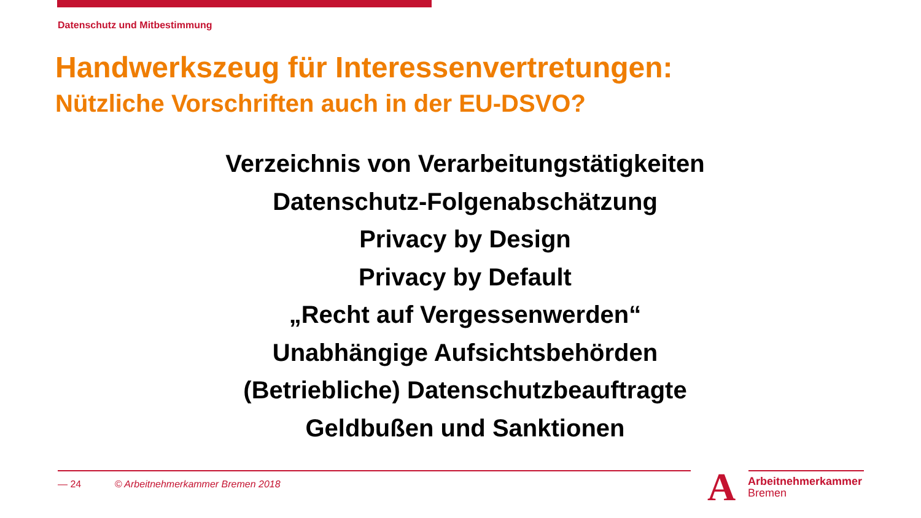Datenschutz und Mitbestimmung
Handwerkszeug für Interessenvertretungen:
Nützliche Vorschriften auch in der EU-DSVO?
Verzeichnis von Verarbeitungstätigkeiten
Datenschutz-Folgenabschätzung
Privacy by Design
Privacy by Default
„Recht auf Vergessenwerden“
Unabhängige Aufsichtsbehörden
(Betriebliche) Datenschutzbeauftragte
Geldbußen und Sanktionen
— 24 © Arbeitnehmerkammer Bremen 2018
A
Arbeitnehmerkammer
Bremen